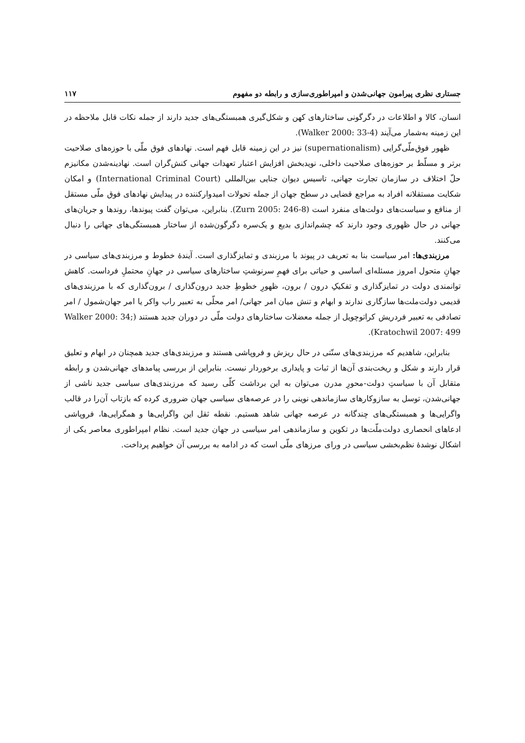جستاری نظری پیرامون جهانی‌شدن و امپراطوری‌سازی و رابطه دو مفهوم ۱۱۷
انسان، کالا و اطلاعات در دگرگونی ساختارهای کهن و شکل‌گیری همبستگی‌های جدید دارند از جمله نکات قابل ملاحظه در این زمینه به‌شمار می‌آیند (Walker 2000: 33-4).
ظهور فوق‌ملّی‌گرایی (supernationalism) نیز در این زمینه قابل فهم است. نهادهای فوق ملّی با حوزه‌های صلاحیت برتر و مسلّط بر حوزه‌های صلاحیت داخلی، نویدبخش افزایش اعتبار تعهدات جهانی کنش‌گران است. نهادینه‌شدن مکانیزم حلّ اختلاف در سازمان تجارت جهانی، تاسیس دیوان جنایی بین‌المللی (International Criminal Court) و امکان شکایت مستقلانه افراد به مراجع قضایی در سطح جهان از جمله تحولات امیدوارکننده در پیدایش نهادهای فوق ملّی مستقل از منافع و سیاست‌های دولت‌های منفرد است (Zurn 2005: 246-8). بنابراین، می‌توان گفت پیوندها، روندها و جریان‌های جهانی در حال ظهوری وجود دارند که چشم‌اندازی بدیع و یک‌سره دگرگون‌شده از ساختار همبستگی‌های جهانی را دنبال می‌کنند.
مرزبندی‌ها: امر سیاست بنا به تعریف در پیوند با مرزبندی و تمایزگذاری است. آیندهٔ خطوط و مرزبندی‌های سیاسی در جهانِ متحول امروز مسئله‌ای اساسی و حیاتی برای فهمِ سرنوشتِ ساختارهای سیاسی در جهانِ محتملِ فرداست. کاهش توانمندی دولت در تمایزگذاری و تفکیکِ درون / برون، ظهورِ خطوطِ جدید درون‌گذاری / برون‌گذاری که با مرزبندی‌های قدیمی دولت‌ملت‌ها سازگاری ندارند و ابهام و تنش میان امر جهانی/ امر محلّی به تعبیر راب واکر یا امر جهان‌شمول / امر تصادفی به تعبیر فردریش کراتوچویل از جمله معضلات ساختارهای دولت ملّی در دوران جدید هستند (Walker 2000: 34; Kratochwil 2007: 499).
بنابراین، شاهدیم که مرزبندی‌های سنّتی در حال ریزش و فروپاشی هستند و مرزبندی‌های جدید همچنان در ابهام و تعلیق قرار دارند و شکل و ریخت‌بندی آن‌ها از ثبات و پایداری برخوردار نیست. بنابراین از بررسی پیامدهای جهانی‌شدن و رابطه متقابل آن با سیاستِ دولت-محورِ مدرن می‌توان به این برداشت کلّی رسید که مرزبندی‌های سیاسی جدید ناشی از جهانی‌شدن، توسل به سازوکارهای سازماندهی نوینی را در عرصه‌های سیاسی جهان ضروری کرده که بازتاب آن‌را در قالب واگرایی‌ها و همبستگی‌های چندگانه در عرصه جهانی شاهد هستیم. نقطه ثقل این واگرایی‌ها و همگرایی‌ها، فروپاشی ادعاهای انحصاری دولت‌ملّت‌ها در تکوین و سازماندهی امر سیاسی در جهان جدید است. نظام امپراطوری معاصر یکی از اشکال نوشدهٔ نظم‌بخشی سیاسی در ورای مرزهای ملّی است که در ادامه به بررسی آن خواهیم پرداخت.